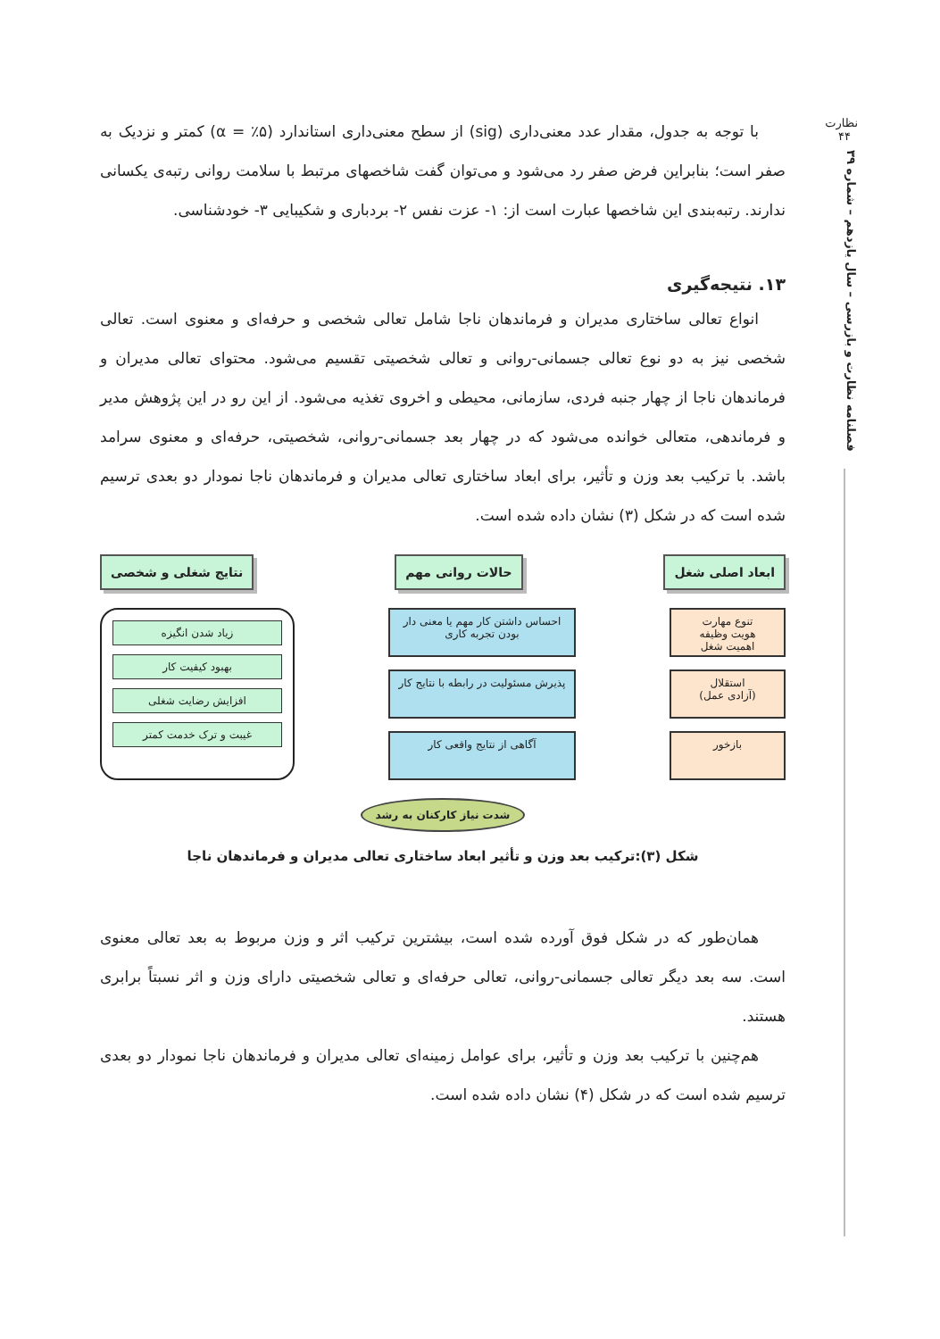نظارت
۴۴
فصلنامه نظارت و بازرسی – سال یازدهم – شماره ۳۹
با توجه به جدول، مقدار عدد معنی‌داری (sig) از سطح معنی‌داری استاندارد (۵٪ = α) کمتر و نزدیک به صفر است؛ بنابراین فرض صفر رد می‌شود و می‌توان گفت شاخصهای مرتبط با سلامت روانی رتبه‌ی یکسانی ندارند. رتبه‌بندی این شاخصها عبارت است از: ۱- عزت نفس ۲- بردباری و شکیبایی ۳- خودشناسی.
۱۳. نتیجه‌گیری
انواع تعالی ساختاری مدیران و فرماندهان ناجا شامل تعالی شخصی و حرفه‌ای و معنوی است. تعالی شخصی نیز به دو نوع تعالی جسمانی-روانی و تعالی شخصیتی تقسیم می‌شود. محتوای تعالی مدیران و فرماندهان ناجا از چهار جنبه فردی، سازمانی، محیطی و اخروی تغذیه می‌شود. از این رو در این پژوهش مدیر و فرماندهی، متعالی خوانده می‌شود که در چهار بعد جسمانی-روانی، شخصیتی، حرفه‌ای و معنوی سرامد باشد. با ترکیب بعد وزن و تأثیر، برای ابعاد ساختاری تعالی مدیران و فرماندهان ناجا نمودار دو بعدی ترسیم شده است که در شکل (۳) نشان داده شده است.
نتایج شغلی و شخصی حالات روانی مهم ابعاد اصلی شغل
زیاد شدن انگیزه
بهبود کیفیت کار
افزایش رضایت شغلی
غیبت و ترک خدمت کمتر
احساس داشتن کار مهم یا معنی دار بودن تجربه کاری
پذیرش مسئولیت در رابطه با نتایج کار
آگاهی از نتایج واقعی کار
تنوع مهارت
هویت وظیفه
اهمیت شغل
استقلال
(آزادی عمل)
بازخور
شدت نیاز کارکنان به رشد
شکل (۳):ترکیب بعد وزن و تأثیر ابعاد ساختاری تعالی مدیران و فرماندهان ناجا
همان‌طور که در شکل فوق آورده شده است، بیشترین ترکیب اثر و وزن مربوط به بعد تعالی معنوی است. سه بعد دیگر تعالی جسمانی-روانی، تعالی حرفه‌ای و تعالی شخصیتی دارای وزن و اثر نسبتاً برابری هستند.
هم‌چنین با ترکیب بعد وزن و تأثیر، برای عوامل زمینه‌ای تعالی مدیران و فرماندهان ناجا نمودار دو بعدی ترسیم شده است که در شکل (۴) نشان داده شده است.